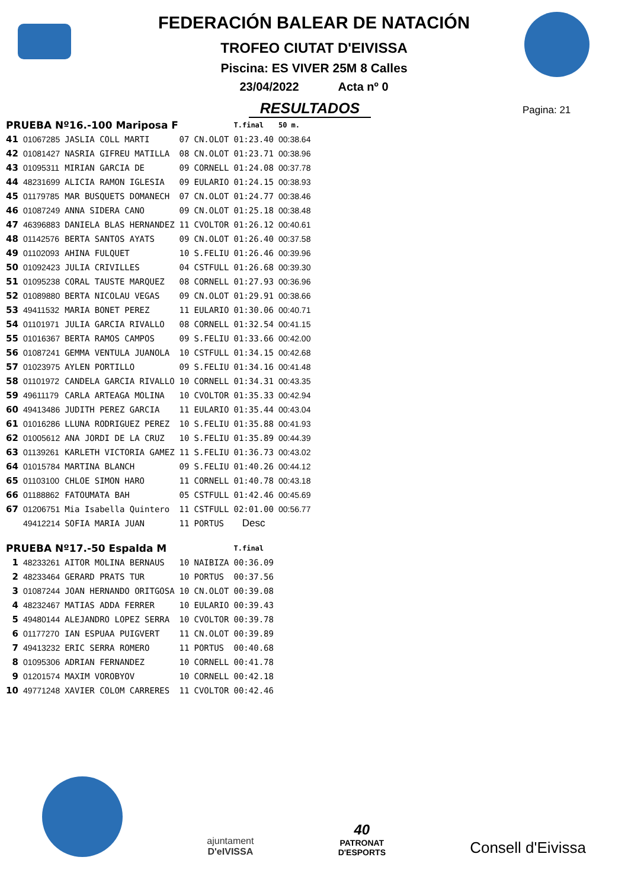FEDERACIÓN BALEAR DE NATACIÓN
TROFEO CIUTAT D'EIVISSA
Piscina: ES VIVER 25M 8 Calles
23/04/2022 Acta nº 0
RESULTADOS
Pagina: 21
| PRUEBA Nº16.-100 Mariposa F | | | | | T.final | 50 m. |
| 41 | 01067285 | JASLIA COLL MARTI | 07 | CN.OLOT | 01:23.40 | 00:38.64 |
| 42 | 01081427 | NASRIA GIFREU MATILLA | 08 | CN.OLOT | 01:23.71 | 00:38.96 |
| 43 | 01095311 | MIRIAN GARCIA DE | 09 | CORNELL | 01:24.08 | 00:37.78 |
| 44 | 48231699 | ALICIA RAMON IGLESIA | 09 | EULARIO | 01:24.15 | 00:38.93 |
| 45 | 01179785 | MAR BUSQUETS DOMANECH | 07 | CN.OLOT | 01:24.77 | 00:38.46 |
| 46 | 01087249 | ANNA SIDERA CANO | 09 | CN.OLOT | 01:25.18 | 00:38.48 |
| 47 | 46396883 | DANIELA BLAS HERNANDEZ | 11 | CVOLTOR | 01:26.12 | 00:40.61 |
| 48 | 01142576 | BERTA SANTOS AYATS | 09 | CN.OLOT | 01:26.40 | 00:37.58 |
| 49 | 01102093 | AHINA FULQUET | 10 | S.FELIU | 01:26.46 | 00:39.96 |
| 50 | 01092423 | JULIA CRIVILLES | 04 | CSTFULL | 01:26.68 | 00:39.30 |
| 51 | 01095238 | CORAL TAUSTE MARQUEZ | 08 | CORNELL | 01:27.93 | 00:36.96 |
| 52 | 01089880 | BERTA NICOLAU VEGAS | 09 | CN.OLOT | 01:29.91 | 00:38.66 |
| 53 | 49411532 | MARIA BONET PEREZ | 11 | EULARIO | 01:30.06 | 00:40.71 |
| 54 | 01101971 | JULIA GARCIA RIVALLO | 08 | CORNELL | 01:32.54 | 00:41.15 |
| 55 | 01016367 | BERTA RAMOS CAMPOS | 09 | S.FELIU | 01:33.66 | 00:42.00 |
| 56 | 01087241 | GEMMA VENTULA JUANOLA | 10 | CSTFULL | 01:34.15 | 00:42.68 |
| 57 | 01023975 | AYLEN PORTILLO | 09 | S.FELIU | 01:34.16 | 00:41.48 |
| 58 | 01101972 | CANDELA GARCIA RIVALLO | 10 | CORNELL | 01:34.31 | 00:43.35 |
| 59 | 49611179 | CARLA ARTEAGA MOLINA | 10 | CVOLTOR | 01:35.33 | 00:42.94 |
| 60 | 49413486 | JUDITH PEREZ GARCIA | 11 | EULARIO | 01:35.44 | 00:43.04 |
| 61 | 01016286 | LLUNA RODRIGUEZ PEREZ | 10 | S.FELIU | 01:35.88 | 00:41.93 |
| 62 | 01005612 | ANA JORDI DE LA CRUZ | 10 | S.FELIU | 01:35.89 | 00:44.39 |
| 63 | 01139261 | KARLETH VICTORIA GAMEZ | 11 | S.FELIU | 01:36.73 | 00:43.02 |
| 64 | 01015784 | MARTINA BLANCH | 09 | S.FELIU | 01:40.26 | 00:44.12 |
| 65 | 01103100 | CHLOE SIMON HARO | 11 | CORNELL | 01:40.78 | 00:43.18 |
| 66 | 01188862 | FATOUMATA BAH | 05 | CSTFULL | 01:42.46 | 00:45.69 |
| 67 | 01206751 | Mia Isabella Quintero | 11 | CSTFULL | 02:01.00 | 00:56.77 |
| | 49412214 | SOFIA MARIA JUAN | 11 | PORTUS | Desc | |
| PRUEBA Nº17.-50 Espalda M | | | | | T.final | |
| 1 | 48233261 | AITOR MOLINA BERNAUS | 10 | NAIBIZA | 00:36.09 | |
| 2 | 48233464 | GERARD PRATS TUR | 10 | PORTUS | 00:37.56 | |
| 3 | 01087244 | JOAN HERNANDO ORITGOSA | 10 | CN.OLOT | 00:39.08 | |
| 4 | 48232467 | MATIAS ADDA FERRER | 10 | EULARIO | 00:39.43 | |
| 5 | 49480144 | ALEJANDRO LOPEZ SERRA | 10 | CVOLTOR | 00:39.78 | |
| 6 | 01177270 | IAN ESPUAA PUIGVERT | 11 | CN.OLOT | 00:39.89 | |
| 7 | 49413232 | ERIC SERRA ROMERO | 11 | PORTUS | 00:40.68 | |
| 8 | 01095306 | ADRIAN FERNANDEZ | 10 | CORNELL | 00:41.78 | |
| 9 | 01201574 | MAXIM VOROBYOV | 10 | CORNELL | 00:42.18 | |
| 10 | 49771248 | XAVIER COLOM CARRERES | 11 | CVOLTOR | 00:42.46 | |
ajuntament
D'eIVISSA
40
PATRONAT
D'ESPORTS
Consell d'Eivissa